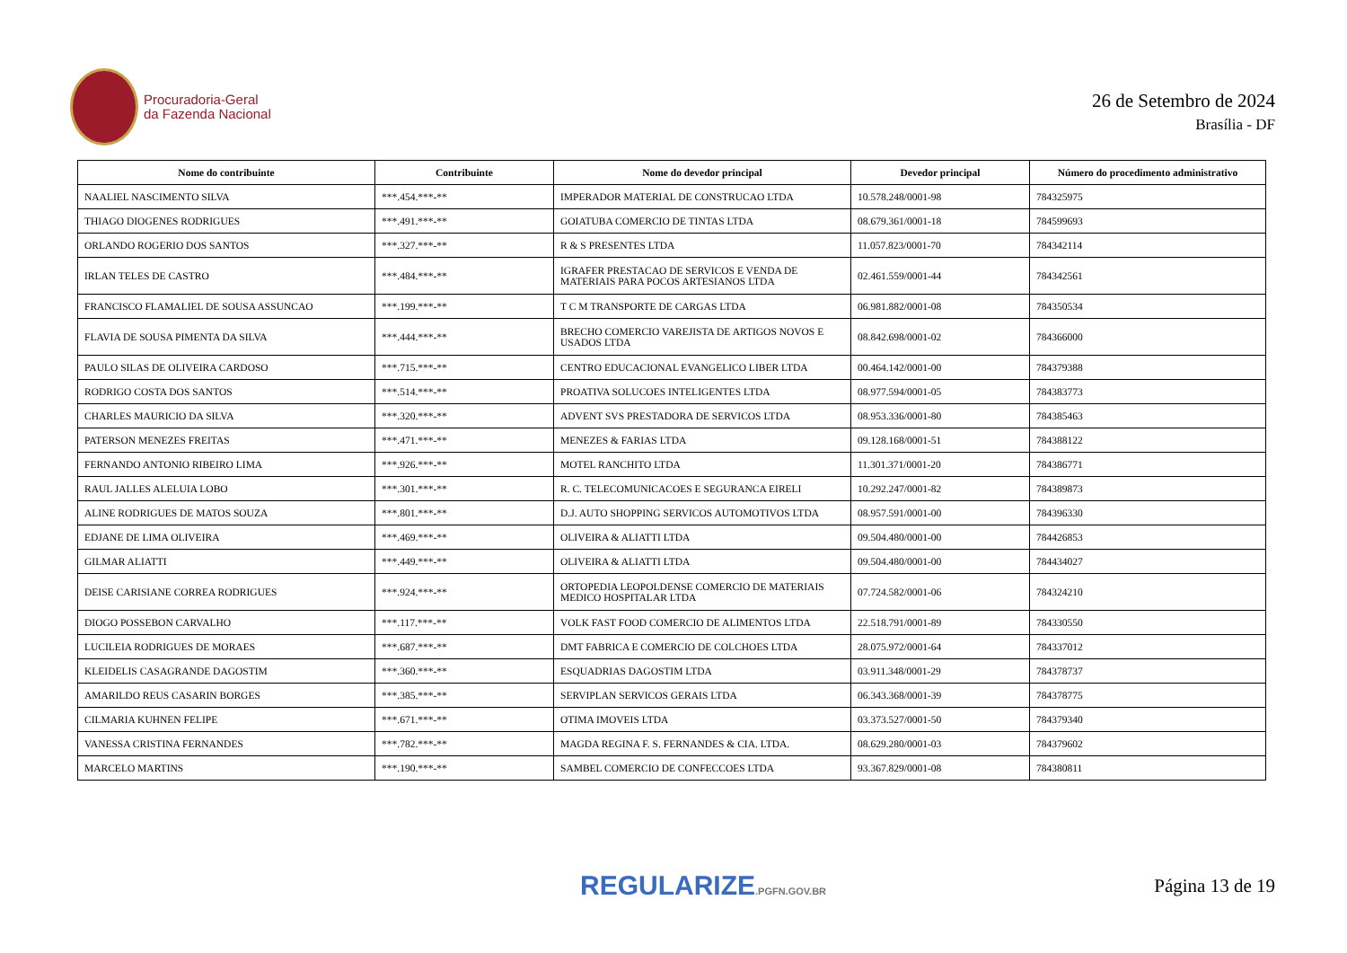Procuradoria-Geral
da Fazenda Nacional
26 de Setembro de 2024
Brasília - DF
| Nome do contribuinte | Contribuinte | Nome do devedor principal | Devedor principal | Número do procedimento administrativo |
| --- | --- | --- | --- | --- |
| NAALIEL NASCIMENTO SILVA | ***.454.***-** | IMPERADOR MATERIAL DE CONSTRUCAO LTDA | 10.578.248/0001-98 | 784325975 |
| THIAGO DIOGENES RODRIGUES | ***.491.***-** | GOIATUBA COMERCIO DE TINTAS LTDA | 08.679.361/0001-18 | 784599693 |
| ORLANDO ROGERIO DOS SANTOS | ***.327.***-** | R & S PRESENTES LTDA | 11.057.823/0001-70 | 784342114 |
| IRLAN TELES DE CASTRO | ***.484.***-** | IGRAFER PRESTACAO DE SERVICOS E VENDA DE MATERIAIS PARA POCOS ARTESIANOS LTDA | 02.461.559/0001-44 | 784342561 |
| FRANCISCO FLAMALIEL DE SOUSA ASSUNCAO | ***.199.***-** | T C M TRANSPORTE DE CARGAS LTDA | 06.981.882/0001-08 | 784350534 |
| FLAVIA DE SOUSA PIMENTA DA SILVA | ***.444.***-** | BRECHO COMERCIO VAREJISTA DE ARTIGOS NOVOS E USADOS LTDA | 08.842.698/0001-02 | 784366000 |
| PAULO SILAS DE OLIVEIRA CARDOSO | ***.715.***-** | CENTRO EDUCACIONAL EVANGELICO LIBER LTDA | 00.464.142/0001-00 | 784379388 |
| RODRIGO COSTA DOS SANTOS | ***.514.***-** | PROATIVA SOLUCOES INTELIGENTES LTDA | 08.977.594/0001-05 | 784383773 |
| CHARLES MAURICIO DA SILVA | ***.320.***-** | ADVENT SVS PRESTADORA DE SERVICOS LTDA | 08.953.336/0001-80 | 784385463 |
| PATERSON MENEZES FREITAS | ***.471.***-** | MENEZES & FARIAS LTDA | 09.128.168/0001-51 | 784388122 |
| FERNANDO ANTONIO RIBEIRO LIMA | ***.926.***-** | MOTEL RANCHITO LTDA | 11.301.371/0001-20 | 784386771 |
| RAUL JALLES ALELUIA LOBO | ***.301.***-** | R. C. TELECOMUNICACOES E SEGURANCA EIRELI | 10.292.247/0001-82 | 784389873 |
| ALINE RODRIGUES DE MATOS SOUZA | ***.801.***-** | D.J. AUTO SHOPPING SERVICOS AUTOMOTIVOS LTDA | 08.957.591/0001-00 | 784396330 |
| EDJANE DE LIMA OLIVEIRA | ***.469.***-** | OLIVEIRA & ALIATTI LTDA | 09.504.480/0001-00 | 784426853 |
| GILMAR ALIATTI | ***.449.***-** | OLIVEIRA & ALIATTI LTDA | 09.504.480/0001-00 | 784434027 |
| DEISE CARISIANE CORREA RODRIGUES | ***.924.***-** | ORTOPEDIA LEOPOLDENSE COMERCIO DE MATERIAIS MEDICO HOSPITALAR LTDA | 07.724.582/0001-06 | 784324210 |
| DIOGO POSSEBON CARVALHO | ***.117.***-** | VOLK FAST FOOD COMERCIO DE ALIMENTOS LTDA | 22.518.791/0001-89 | 784330550 |
| LUCILEIA RODRIGUES DE MORAES | ***.687.***-** | DMT FABRICA E COMERCIO DE COLCHOES LTDA | 28.075.972/0001-64 | 784337012 |
| KLEIDELIS CASAGRANDE DAGOSTIM | ***.360.***-** | ESQUADRIAS DAGOSTIM LTDA | 03.911.348/0001-29 | 784378737 |
| AMARILDO REUS CASARIN BORGES | ***.385.***-** | SERVIPLAN SERVICOS GERAIS LTDA | 06.343.368/0001-39 | 784378775 |
| CILMARIA KUHNEN FELIPE | ***.671.***-** | OTIMA IMOVEIS LTDA | 03.373.527/0001-50 | 784379340 |
| VANESSA CRISTINA FERNANDES | ***.782.***-** | MAGDA REGINA F. S. FERNANDES & CIA. LTDA. | 08.629.280/0001-03 | 784379602 |
| MARCELO MARTINS | ***.190.***-** | SAMBEL COMERCIO DE CONFECCOES LTDA | 93.367.829/0001-08 | 784380811 |
REGULARIZE.PGFN.GOV.BR
Página 13 de 19